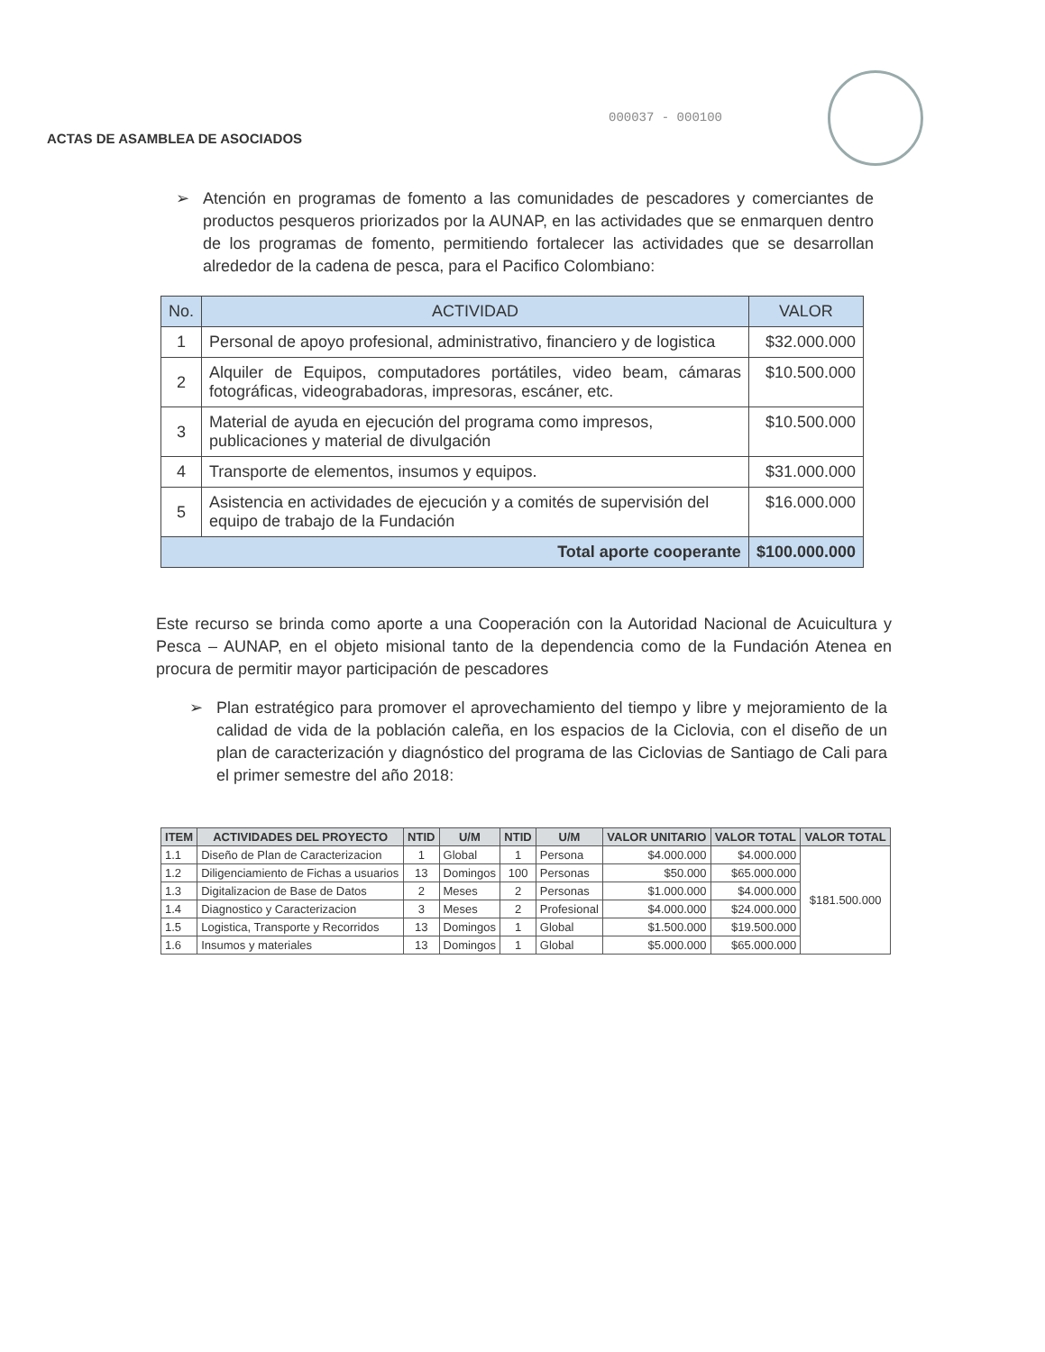000037 - 000100
ACTAS DE ASAMBLEA DE ASOCIADOS
➢ Atención en programas de fomento a las comunidades de pescadores y comerciantes de productos pesqueros priorizados por la AUNAP, en las actividades que se enmarquen dentro de los programas de fomento, permitiendo fortalecer las actividades que se desarrollan alrededor de la cadena de pesca, para el Pacifico Colombiano:
| No. | ACTIVIDAD | VALOR |
| --- | --- | --- |
| 1 | Personal de apoyo profesional, administrativo, financiero y de logistica | $32.000.000 |
| 2 | Alquiler de Equipos, computadores portátiles, video beam, cámaras fotográficas, videograbadoras, impresoras, escáner, etc. | $10.500.000 |
| 3 | Material de ayuda en ejecución del programa como impresos, publicaciones y material de divulgación | $10.500.000 |
| 4 | Transporte de elementos, insumos y equipos. | $31.000.000 |
| 5 | Asistencia en actividades de ejecución y a comités de supervisión del equipo de trabajo de la Fundación | $16.000.000 |
| Total aporte cooperante | | $100.000.000 |
Este recurso se brinda como aporte a una Cooperación con la Autoridad Nacional de Acuicultura y Pesca – AUNAP, en el objeto misional tanto de la dependencia como de la Fundación Atenea en procura de permitir mayor participación de pescadores
➢ Plan estratégico para promover el aprovechamiento del tiempo y libre y mejoramiento de la calidad de vida de la población caleña, en los espacios de la Ciclovia, con el diseño de un plan de caracterización y diagnóstico del programa de las Ciclovias de Santiago de Cali para el primer semestre del año 2018:
| ITEM | ACTIVIDADES DEL PROYECTO | NTID | U/M | NTID | U/M | VALOR UNITARIO | VALOR TOTAL | VALOR TOTAL |
| --- | --- | --- | --- | --- | --- | --- | --- | --- |
| 1.1 | Diseño de Plan de Caracterizacion | 1 | Global | 1 | Persona | $4.000.000 | $4.000.000 | $181.500.000 |
| 1.2 | Diligenciamiento de Fichas a usuarios | 13 | Domingos | 100 | Personas | $50.000 | $65.000.000 | |
| 1.3 | Digitalizacion de Base de Datos | 2 | Meses | 2 | Personas | $1.000.000 | $4.000.000 | |
| 1.4 | Diagnostico y Caracterizacion | 3 | Meses | 2 | Profesional | $4.000.000 | $24.000.000 | |
| 1.5 | Logistica, Transporte y Recorridos | 13 | Domingos | 1 | Global | $1.500.000 | $19.500.000 | |
| 1.6 | Insumos y materiales | 13 | Domingos | 1 | Global | $5.000.000 | $65.000.000 | |